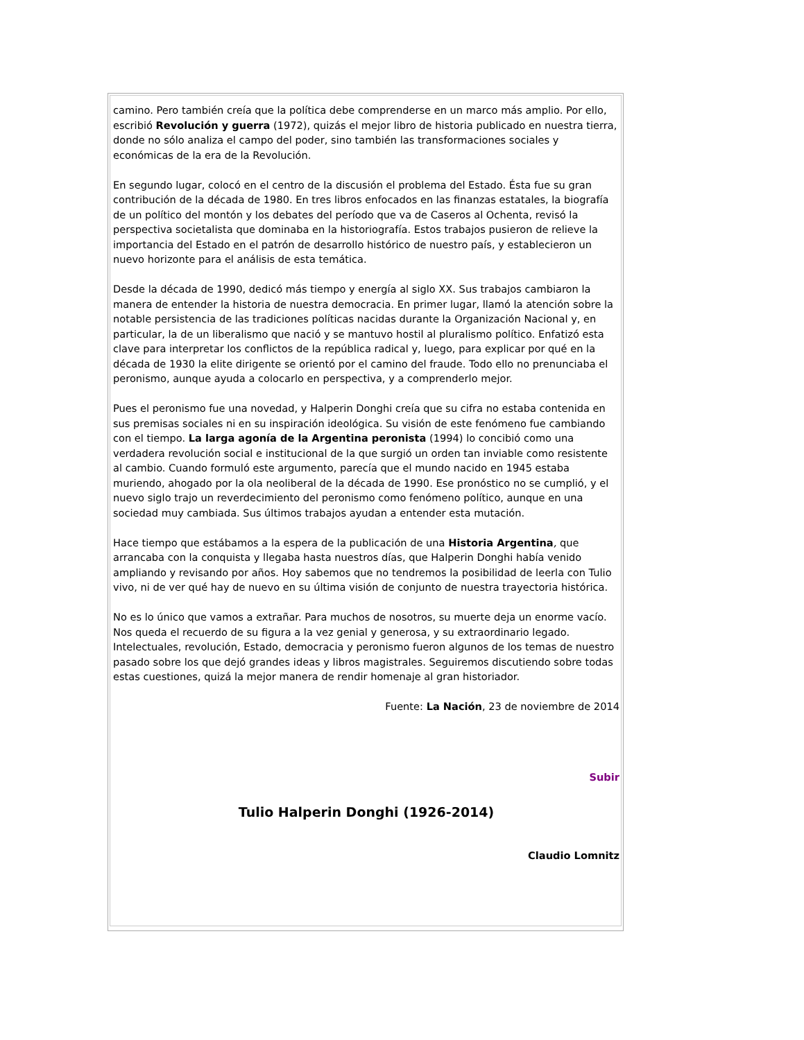camino. Pero también creía que la política debe comprenderse en un marco más amplio. Por ello, escribió Revolución y guerra (1972), quizás el mejor libro de historia publicado en nuestra tierra, donde no sólo analiza el campo del poder, sino también las transformaciones sociales y económicas de la era de la Revolución.
En segundo lugar, colocó en el centro de la discusión el problema del Estado. Ésta fue su gran contribución de la década de 1980. En tres libros enfocados en las finanzas estatales, la biografía de un político del montón y los debates del período que va de Caseros al Ochenta, revisó la perspectiva societalista que dominaba en la historiografía. Estos trabajos pusieron de relieve la importancia del Estado en el patrón de desarrollo histórico de nuestro país, y establecieron un nuevo horizonte para el análisis de esta temática.
Desde la década de 1990, dedicó más tiempo y energía al siglo XX. Sus trabajos cambiaron la manera de entender la historia de nuestra democracia. En primer lugar, llamó la atención sobre la notable persistencia de las tradiciones políticas nacidas durante la Organización Nacional y, en particular, la de un liberalismo que nació y se mantuvo hostil al pluralismo político. Enfatizó esta clave para interpretar los conflictos de la república radical y, luego, para explicar por qué en la década de 1930 la elite dirigente se orientó por el camino del fraude. Todo ello no prenunciaba el peronismo, aunque ayuda a colocarlo en perspectiva, y a comprenderlo mejor.
Pues el peronismo fue una novedad, y Halperin Donghi creía que su cifra no estaba contenida en sus premisas sociales ni en su inspiración ideológica. Su visión de este fenómeno fue cambiando con el tiempo. La larga agonía de la Argentina peronista (1994) lo concibió como una verdadera revolución social e institucional de la que surgió un orden tan inviable como resistente al cambio. Cuando formuló este argumento, parecía que el mundo nacido en 1945 estaba muriendo, ahogado por la ola neoliberal de la década de 1990. Ese pronóstico no se cumplió, y el nuevo siglo trajo un reverdecimiento del peronismo como fenómeno político, aunque en una sociedad muy cambiada. Sus últimos trabajos ayudan a entender esta mutación.
Hace tiempo que estábamos a la espera de la publicación de una Historia Argentina, que arrancaba con la conquista y llegaba hasta nuestros días, que Halperin Donghi había venido ampliando y revisando por años. Hoy sabemos que no tendremos la posibilidad de leerla con Tulio vivo, ni de ver qué hay de nuevo en su última visión de conjunto de nuestra trayectoria histórica.
No es lo único que vamos a extrañar. Para muchos de nosotros, su muerte deja un enorme vacío. Nos queda el recuerdo de su figura a la vez genial y generosa, y su extraordinario legado. Intelectuales, revolución, Estado, democracia y peronismo fueron algunos de los temas de nuestro pasado sobre los que dejó grandes ideas y libros magistrales. Seguiremos discutiendo sobre todas estas cuestiones, quizá la mejor manera de rendir homenaje al gran historiador.
Fuente: La Nación, 23 de noviembre de 2014
Subir
Tulio Halperin Donghi (1926-2014)
Claudio Lomnitz